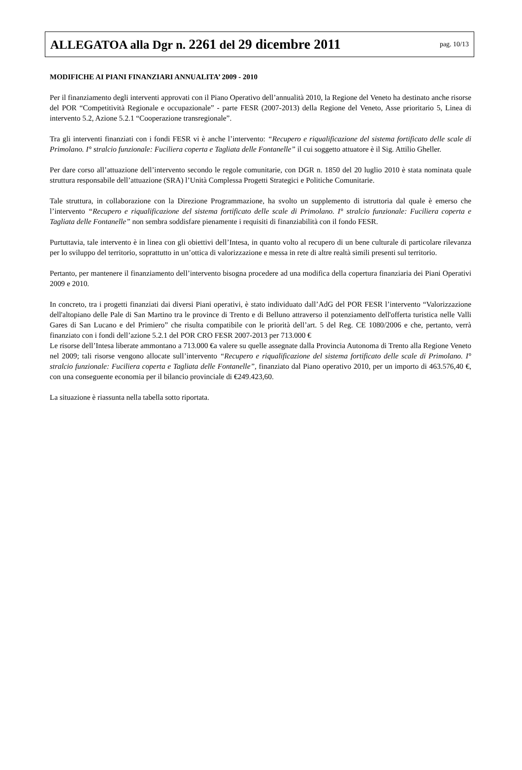ALLEGATOA alla Dgr n. 2261 del 29 dicembre 2011
pag. 10/13
MODIFICHE AI PIANI FINANZIARI ANNUALITA’ 2009 - 2010
Per il finanziamento degli interventi approvati con il Piano Operativo dell’annualità 2010, la Regione del Veneto ha destinato anche risorse del POR “Competitività Regionale e occupazionale” - parte FESR (2007-2013) della Regione del Veneto, Asse prioritario 5, Linea di intervento 5.2, Azione 5.2.1 “Cooperazione transregionale”.
Tra gli interventi finanziati con i fondi FESR vi è anche l’intervento: “Recupero e riqualificazione del sistema fortificato delle scale di Primolano. I° stralcio funzionale: Fuciliera coperta e Tagliata delle Fontanelle” il cui soggetto attuatore è il Sig. Attilio Gheller.
Per dare corso all’attuazione dell’intervento secondo le regole comunitarie, con DGR n. 1850 del 20 luglio 2010 è stata nominata quale struttura responsabile dell’attuazione (SRA) l’Unità Complessa Progetti Strategici e Politiche Comunitarie.
Tale struttura, in collaborazione con la Direzione Programmazione, ha svolto un supplemento di istruttoria dal quale è emerso che l’intervento “Recupero e riqualificazione del sistema fortificato delle scale di Primolano. I° stralcio funzionale: Fuciliera coperta e Tagliata delle Fontanelle” non sembra soddisfare pienamente i requisiti di finanziabilità con il fondo FESR.
Purtuttavia, tale intervento è in linea con gli obiettivi dell’Intesa, in quanto volto al recupero di un bene culturale di particolare rilevanza per lo sviluppo del territorio, soprattutto in un’ottica di valorizzazione e messa in rete di altre realtà simili presenti sul territorio.
Pertanto, per mantenere il finanziamento dell’intervento bisogna procedere ad una modifica della copertura finanziaria dei Piani Operativi 2009 e 2010.
In concreto, tra i progetti finanziati dai diversi Piani operativi, è stato individuato dall’AdG del POR FESR l’intervento “Valorizzazione dell'altopiano delle Pale di San Martino tra le province di Trento e di Belluno attraverso il potenziamento dell'offerta turistica nelle Valli Gares di San Lucano e del Primiero” che risulta compatibile con le priorità dell’art. 5 del Reg. CE 1080/2006 e che, pertanto, verrà finanziato con i fondi dell’azione 5.2.1 del POR CRO FESR 2007-2013 per 713.000 €
Le risorse dell’Intesa liberate ammontano a 713.000 €a valere su quelle assegnate dalla Provincia Autonoma di Trento alla Regione Veneto nel 2009; tali risorse vengono allocate sull’intervento “Recupero e riqualificazione del sistema fortificato delle scale di Primolano. I° stralcio funzionale: Fuciliera coperta e Tagliata delle Fontanelle”, finanziato dal Piano operativo 2010, per un importo di 463.576,40 €, con una conseguente economia per il bilancio provinciale di €249.423,60.
La situazione è riassunta nella tabella sotto riportata.